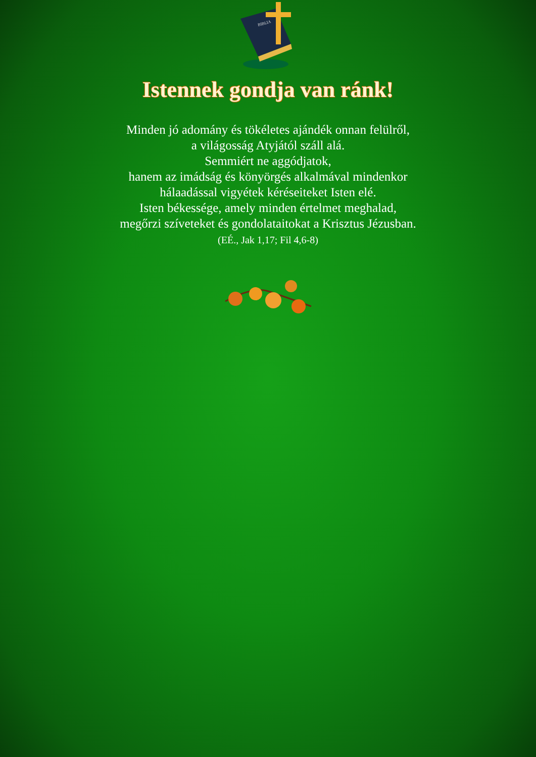BIBLIA
Istennek gondja van ránk!
Minden jó adomány és tökéletes ajándék onnan felülről,
a világosság Atyjától száll alá.
Semmiért ne aggódjatok,
hanem az imádság és könyörgés alkalmával mindenkor
hálaadással vigyétek kéréseiteket Isten elé.
Isten békessége, amely minden értelmet meghalad,
megőrzi szíveteket és gondolataitokat a Krisztus Jézusban.
(EÉ., Jak 1,17; Fil 4,6-8)